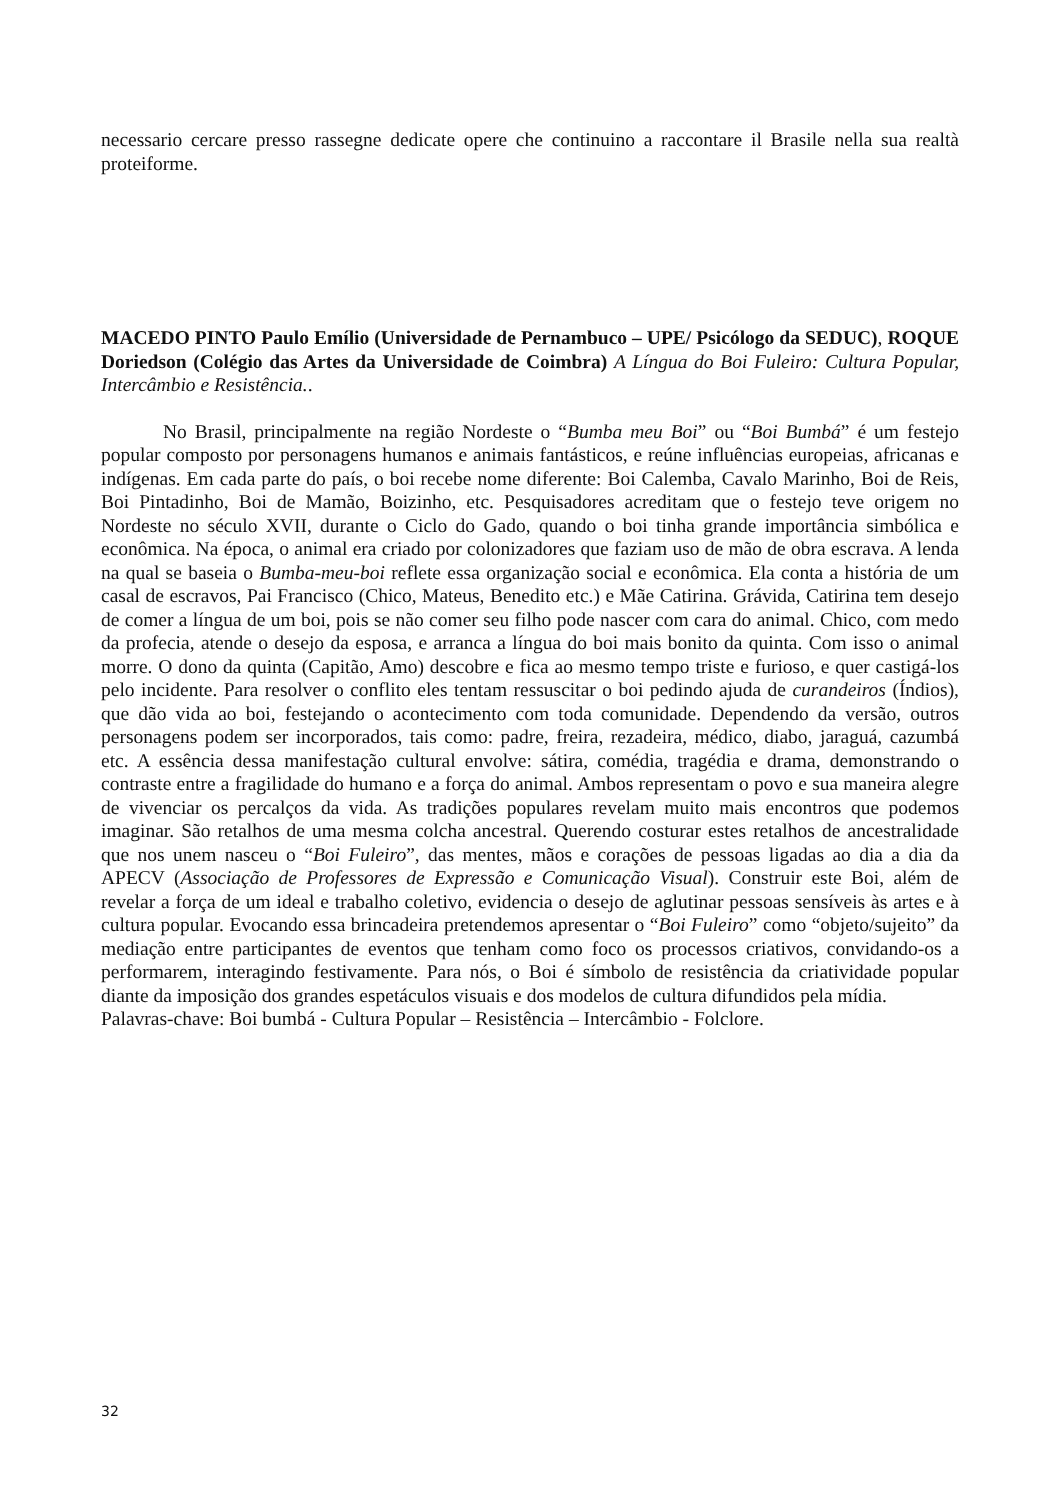necessario cercare presso rassegne dedicate opere che continuino a raccontare il Brasile nella sua realtà proteiforme.
MACEDO PINTO Paulo Emílio (Universidade de Pernambuco – UPE/ Psicólogo da SEDUC), ROQUE Doriedson (Colégio das Artes da Universidade de Coimbra) A Língua do Boi Fuleiro: Cultura Popular, Intercâmbio e Resistência..
No Brasil, principalmente na região Nordeste o “Bumba meu Boi” ou “Boi Bumbá” é um festejo popular composto por personagens humanos e animais fantásticos, e reúne influências europeias, africanas e indígenas. Em cada parte do país, o boi recebe nome diferente: Boi Calemba, Cavalo Marinho, Boi de Reis, Boi Pintadinho, Boi de Mamão, Boizinho, etc. Pesquisadores acreditam que o festejo teve origem no Nordeste no século XVII, durante o Ciclo do Gado, quando o boi tinha grande importância simbólica e econômica. Na época, o animal era criado por colonizadores que faziam uso de mão de obra escrava. A lenda na qual se baseia o Bumba-meu-boi reflete essa organização social e econômica. Ela conta a história de um casal de escravos, Pai Francisco (Chico, Mateus, Benedito etc.) e Mãe Catirina. Grávida, Catirina tem desejo de comer a língua de um boi, pois se não comer seu filho pode nascer com cara do animal. Chico, com medo da profecia, atende o desejo da esposa, e arranca a língua do boi mais bonito da quinta. Com isso o animal morre. O dono da quinta (Capitão, Amo) descobre e fica ao mesmo tempo triste e furioso, e quer castigá-los pelo incidente. Para resolver o conflito eles tentam ressuscitar o boi pedindo ajuda de curandeiros (Índios), que dão vida ao boi, festejando o acontecimento com toda comunidade. Dependendo da versão, outros personagens podem ser incorporados, tais como: padre, freira, rezadeira, médico, diabo, jaraguá, cazumbá etc. A essência dessa manifestação cultural envolve: sátira, comédia, tragédia e drama, demonstrando o contraste entre a fragilidade do humano e a força do animal. Ambos representam o povo e sua maneira alegre de vivenciar os percalços da vida. As tradições populares revelam muito mais encontros que podemos imaginar. São retalhos de uma mesma colcha ancestral. Querendo costurar estes retalhos de ancestralidade que nos unem nasceu o “Boi Fuleiro”, das mentes, mãos e corações de pessoas ligadas ao dia a dia da APECV (Associação de Professores de Expressão e Comunicação Visual). Construir este Boi, além de revelar a força de um ideal e trabalho coletivo, evidencia o desejo de aglutinar pessoas sensíveis às artes e à cultura popular. Evocando essa brincadeira pretendemos apresentar o “Boi Fuleiro” como “objeto/sujeito” da mediação entre participantes de eventos que tenham como foco os processos criativos, convidando-os a performarem, interagindo festivamente. Para nós, o Boi é símbolo de resistência da criatividade popular diante da imposição dos grandes espetáculos visuais e dos modelos de cultura difundidos pela mídia.
Palavras-chave: Boi bumbá - Cultura Popular – Resistência – Intercâmbio - Folclore.
32